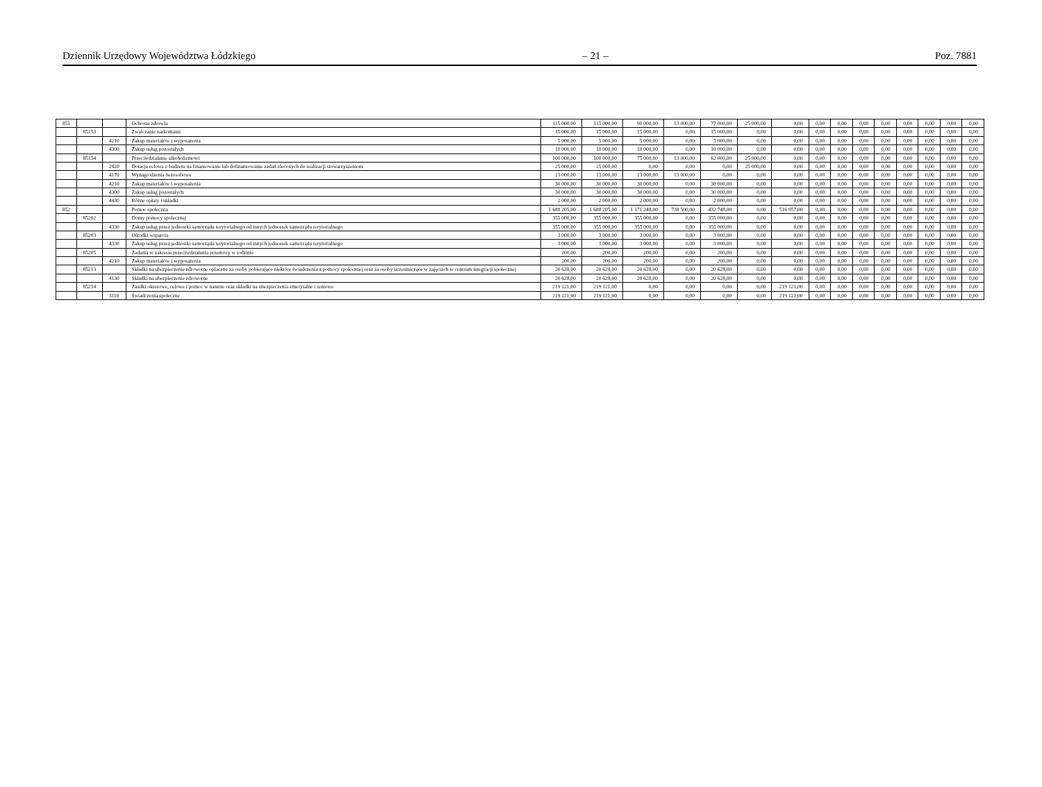Dziennik Urzędowy Województwa Łódzkiego – 21 – Poz. 7881
| 851 | | | Ochrona zdrowia | 115 000,00 | 115 000,00 | 90 000,00 | 13 000,00 | 77 000,00 | 25 000,00 | 0,00 | 0,00 | 0,00 | 0,00 | 0,00 | 0,00 | 0,00 | 0,00 | 0,00 |
| | 85153 | | Zwalczanie narkomanii | 15 000,00 | 15 000,00 | 15 000,00 | 0,00 | 15 000,00 | 0,00 | 0,00 | 0,00 | 0,00 | 0,00 | 0,00 | 0,00 | 0,00 | 0,00 | 0,00 |
| | | 4210 | Zakup materiałów i wyposażenia | 5 000,00 | 5 000,00 | 5 000,00 | 0,00 | 5 000,00 | 0,00 | 0,00 | 0,00 | 0,00 | 0,00 | 0,00 | 0,00 | 0,00 | 0,00 | 0,00 |
| | | 4300 | Zakup usług pozostałych | 10 000,00 | 10 000,00 | 10 000,00 | 0,00 | 10 000,00 | 0,00 | 0,00 | 0,00 | 0,00 | 0,00 | 0,00 | 0,00 | 0,00 | 0,00 | 0,00 |
| | 85154 | | Przeciwdziałanie alkoholizmowi | 100 000,00 | 100 000,00 | 75 000,00 | 13 000,00 | 62 000,00 | 25 000,00 | 0,00 | 0,00 | 0,00 | 0,00 | 0,00 | 0,00 | 0,00 | 0,00 | 0,00 |
| | | 2820 | Dotacja celowa z budżetu na finansowanie lub dofinansowanie zadań zleconych do realizacji stowarzyszeniom | 25 000,00 | 25 000,00 | 0,00 | 0,00 | 0,00 | 25 000,00 | 0,00 | 0,00 | 0,00 | 0,00 | 0,00 | 0,00 | 0,00 | 0,00 | 0,00 |
| | | 4170 | Wynagrodzenia bezosobowe | 13 000,00 | 13 000,00 | 13 000,00 | 13 000,00 | 0,00 | 0,00 | 0,00 | 0,00 | 0,00 | 0,00 | 0,00 | 0,00 | 0,00 | 0,00 | 0,00 |
| | | 4210 | Zakup materiałów i wyposażenia | 30 000,00 | 30 000,00 | 30 000,00 | 0,00 | 30 000,00 | 0,00 | 0,00 | 0,00 | 0,00 | 0,00 | 0,00 | 0,00 | 0,00 | 0,00 | 0,00 |
| | | 4300 | Zakup usług pozostałych | 30 000,00 | 30 000,00 | 30 000,00 | 0,00 | 30 000,00 | 0,00 | 0,00 | 0,00 | 0,00 | 0,00 | 0,00 | 0,00 | 0,00 | 0,00 | 0,00 |
| | | 4430 | Różne opłaty i składki | 2 000,00 | 2 000,00 | 2 000,00 | 0,00 | 2 000,00 | 0,00 | 0,00 | 0,00 | 0,00 | 0,00 | 0,00 | 0,00 | 0,00 | 0,00 | 0,00 |
| 852 | | | Pomoc społeczna | 1 688 205,00 | 1 688 205,00 | 1 171 248,00 | 738 500,00 | 432 748,00 | 0,00 | 516 957,00 | 0,00 | 0,00 | 0,00 | 0,00 | 0,00 | 0,00 | 0,00 | 0,00 |
| | 85202 | | Domy pomocy społecznej | 355 000,00 | 355 000,00 | 355 000,00 | 0,00 | 355 000,00 | 0,00 | 0,00 | 0,00 | 0,00 | 0,00 | 0,00 | 0,00 | 0,00 | 0,00 | 0,00 |
| | | 4330 | Zakup usług przez jednostki samorządu terytorialnego od innych jednostek samorządu terytorialnego | 355 000,00 | 355 000,00 | 355 000,00 | 0,00 | 355 000,00 | 0,00 | 0,00 | 0,00 | 0,00 | 0,00 | 0,00 | 0,00 | 0,00 | 0,00 | 0,00 |
| | 85203 | | Ośrodki wsparcia | 3 000,00 | 3 000,00 | 3 000,00 | 0,00 | 3 000,00 | 0,00 | 0,00 | 0,00 | 0,00 | 0,00 | 0,00 | 0,00 | 0,00 | 0,00 | 0,00 |
| | | 4330 | Zakup usług przez jednostki samorządu terytorialnego od innych jednostek samorządu terytorialnego | 3 000,00 | 3 000,00 | 3 000,00 | 0,00 | 3 000,00 | 0,00 | 0,00 | 0,00 | 0,00 | 0,00 | 0,00 | 0,00 | 0,00 | 0,00 | 0,00 |
| | 85205 | | Zadania w zakresie przeciwdziałania przemocy w rodzinie | 200,00 | 200,00 | 200,00 | 0,00 | 200,00 | 0,00 | 0,00 | 0,00 | 0,00 | 0,00 | 0,00 | 0,00 | 0,00 | 0,00 | 0,00 |
| | | 4210 | Zakup materiałów i wyposażenia | 200,00 | 200,00 | 200,00 | 0,00 | 200,00 | 0,00 | 0,00 | 0,00 | 0,00 | 0,00 | 0,00 | 0,00 | 0,00 | 0,00 | 0,00 |
| | 85213 | | Składki na ubezpieczenie zdrowotne opłacane za osoby pobierające niektóre świadczenia z pomocy społecznej oraz za osoby uczestniczące w zajęciach w centrum integracji społecznej | 20 628,00 | 20 628,00 | 20 628,00 | 0,00 | 20 628,00 | 0,00 | 0,00 | 0,00 | 0,00 | 0,00 | 0,00 | 0,00 | 0,00 | 0,00 | 0,00 |
| | | 4130 | Składki na ubezpieczenie zdrowotne | 20 628,00 | 20 628,00 | 20 628,00 | 0,00 | 20 628,00 | 0,00 | 0,00 | 0,00 | 0,00 | 0,00 | 0,00 | 0,00 | 0,00 | 0,00 | 0,00 |
| | 85214 | | Zasiłki okresowe, celowe i pomoc w naturze oraz składki na ubezpieczenia emerytalne i rentowe | 219 121,00 | 219 121,00 | 0,00 | 0,00 | 0,00 | 0,00 | 219 121,00 | 0,00 | 0,00 | 0,00 | 0,00 | 0,00 | 0,00 | 0,00 | 0,00 |
| | | 3110 | Świadczenia społeczne | 219 121,00 | 219 121,00 | 0,00 | 0,00 | 0,00 | 0,00 | 219 121,00 | 0,00 | 0,00 | 0,00 | 0,00 | 0,00 | 0,00 | 0,00 | 0,00 |